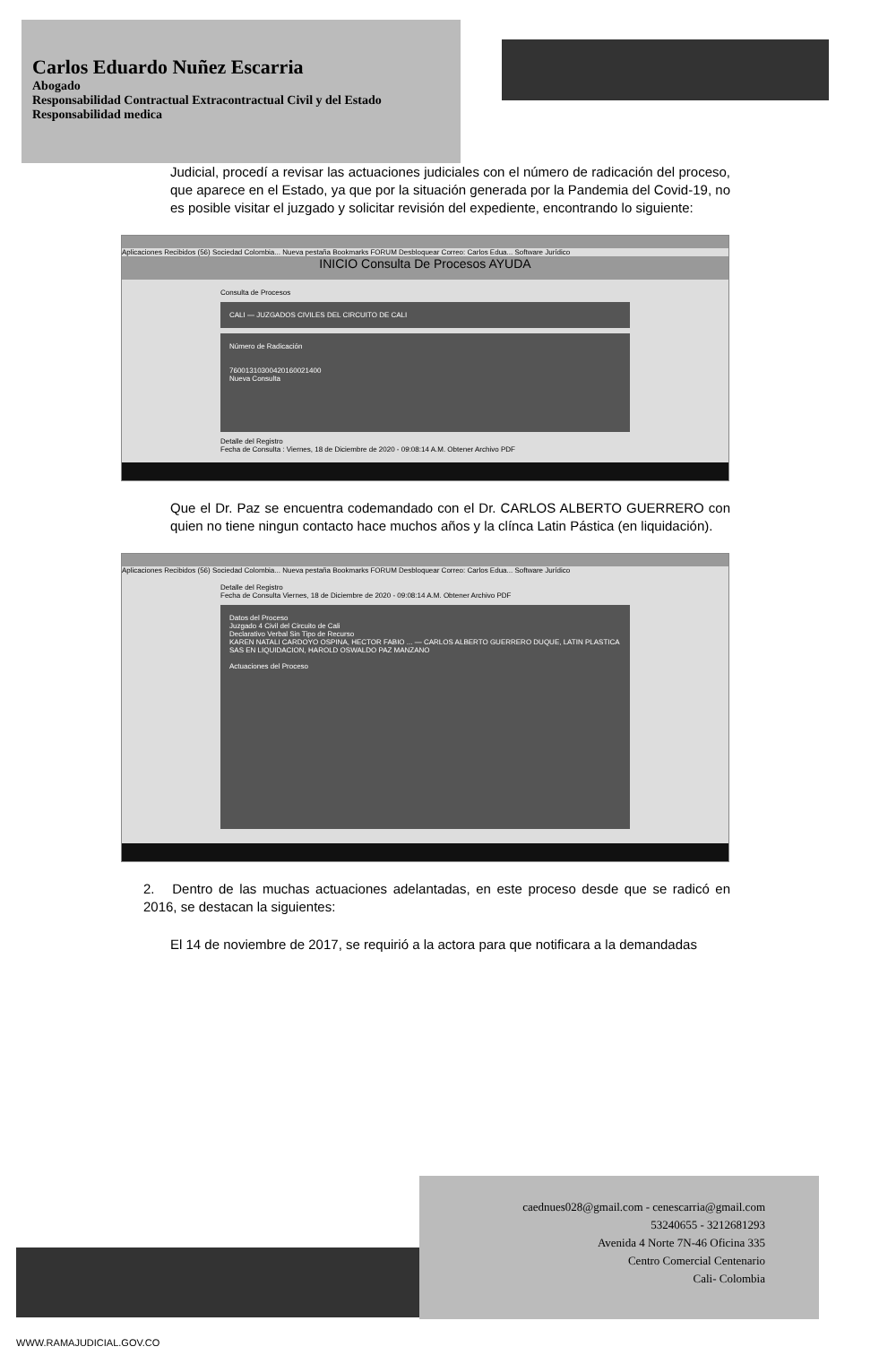Carlos Eduardo Nuñez Escarria
Abogado
Responsabilidad Contractual Extracontractual Civil y del Estado
Responsabilidad medica
Judicial, procedí a revisar las actuaciones judiciales con el número de radicación del proceso, que aparece en el Estado, ya que por la situación generada por la Pandemia del Covid-19, no es posible visitar el juzgado y solicitar revisión del expediente, encontrando lo siguiente:
Aplicaciones Recibidos (56) Sociedad Colombia... Nueva pestaña Bookmarks FORUM Desbloquear Correo: Carlos Edua... Software Jurídico
INICIO Consulta De Procesos AYUDA
Consulta de Procesos
CALI — JUZGADOS CIVILES DEL CIRCUITO DE CALI
Número de Radicación
76001310300420160021400
Nueva Consulta
Detalle del Registro
Fecha de Consulta : Viernes, 18 de Diciembre de 2020 - 09:08:14 A.M. Obtener Archivo PDF
Que el Dr. Paz se encuentra codemandado con el Dr. CARLOS ALBERTO GUERRERO con quien no tiene ningun contacto hace muchos años y la clínca Latin Pástica (en liquidación).
Aplicaciones Recibidos (56) Sociedad Colombia... Nueva pestaña Bookmarks FORUM Desbloquear Correo: Carlos Edua... Software Jurídico
Detalle del Registro
Fecha de Consulta Viernes, 18 de Diciembre de 2020 - 09:08:14 A.M. Obtener Archivo PDF
Datos del Proceso
Juzgado 4 Civil del Circuito de Cali
Declarativo Verbal Sin Tipo de Recurso
KAREN NATALI CARDOYO OSPINA, HECTOR FABIO ... — CARLOS ALBERTO GUERRERO DUQUE, LATIN PLASTICA SAS EN LIQUIDACION, HAROLD OSWALDO PAZ MANZANO
Actuaciones del Proceso
2. Dentro de las muchas actuaciones adelantadas, en este proceso desde que se radicó en 2016, se destacan la siguientes:
El 14 de noviembre de 2017, se requirió a la actora para que notificara a la demandadas
caednues028@gmail.com - cenescarria@gmail.com
53240655 - 3212681293
Avenida 4 Norte 7N-46 Oficina 335
Centro Comercial Centenario
Cali- Colombia
WWW.RAMAJUDICIAL.GOV.CO